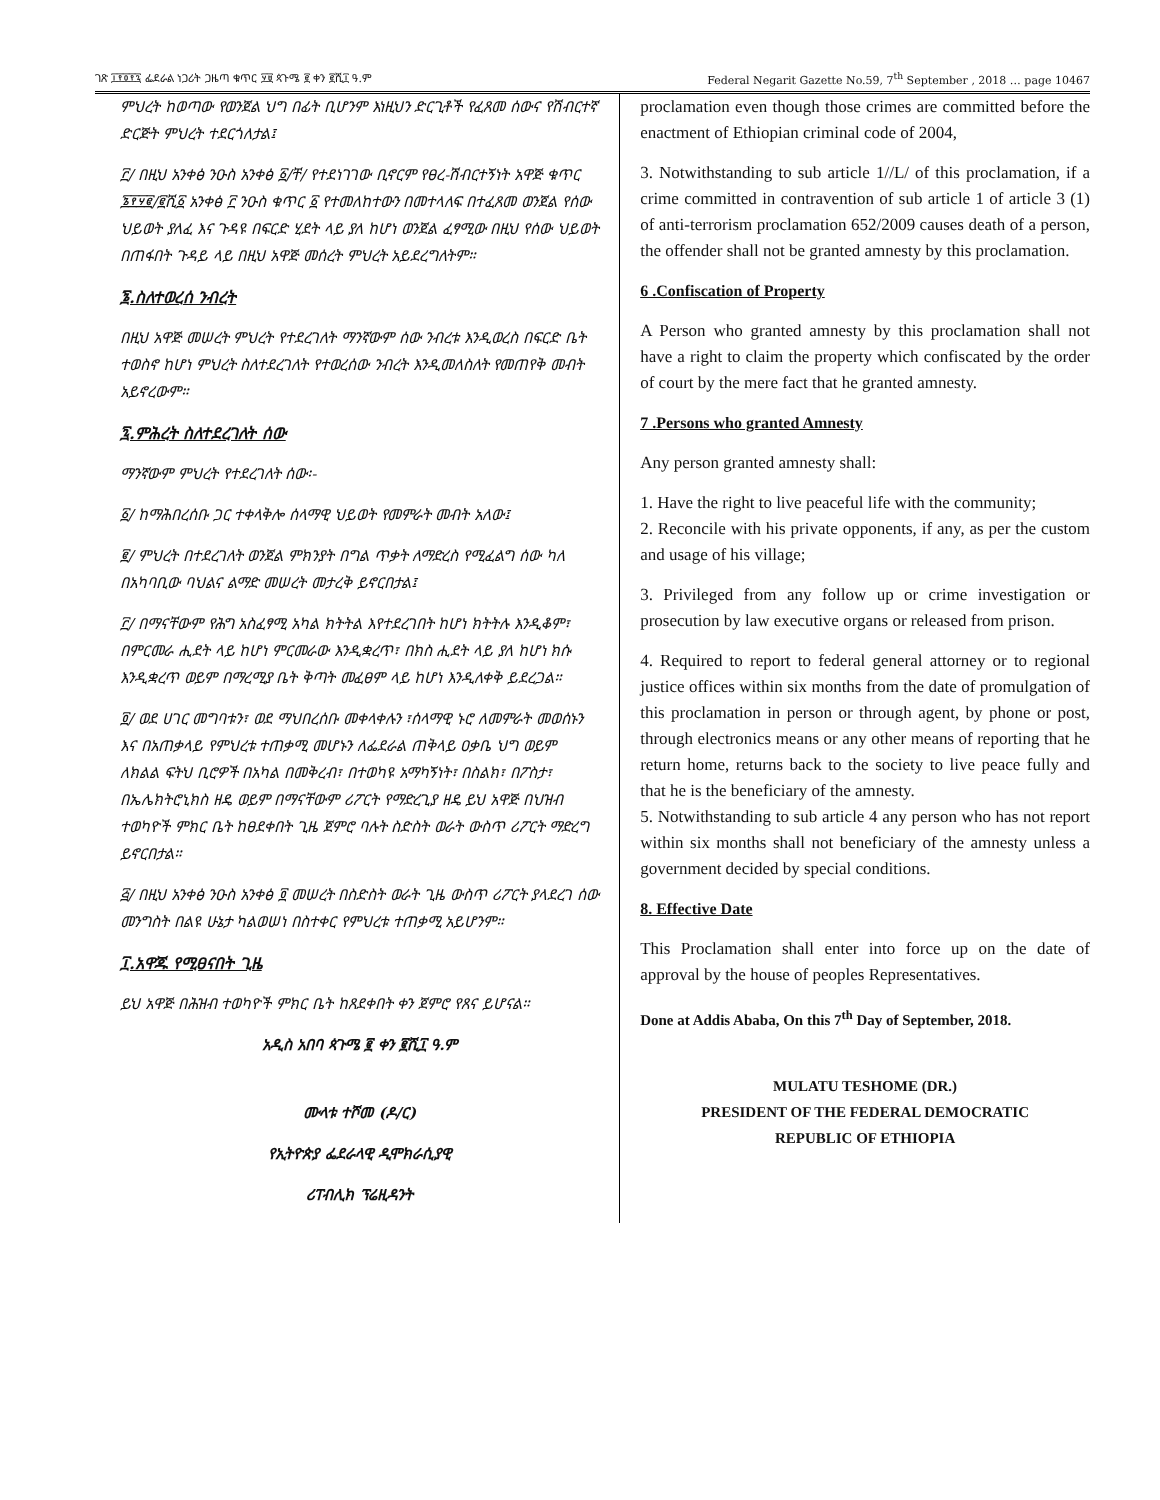ገጽ ፲፻፬፻፯ ፌደራል ነጋሪት ጋዜጣ ቁጥር ፶፱ ጳጉሜ ፪ ቀን ፪ሺ፲ ዓ.ም Federal Negarit Gazette No.59, 7<sup>th</sup> September , 2018 … page 10467
ምህረት ከወጣው የወንጀል ህግ በፊት ቢሆንም እነዚህን ድርጊቶች የፈጸመ ሰውና የሽብርተኛ ድርጅት ምህረት ተደርጎለታል፤
፫/ በዚህ አንቀፅ ንዑስ አንቀፅ ፩/ቸ/ የተደነገገው ቢኖርም የፀረ-ሽብርተኝነት አዋጅ ቁጥር ፮፻፶፪/፪ሺ፩ አንቀፅ ፫ ንዑስ ቁጥር ፩ የተመለከተውን በመተላለፍ በተፈጸመ ወንጀል የሰው ህይወት ያለፈ እና ጉዳዩ በፍርድ ሂደት ላይ ያለ ከሆነ ወንጀል ፈፃሚው በዚህ የሰው ህይወት በጠፋበት ጉዳይ ላይ በዚህ አዋጅ መሰረት ምህረት አይደረግለትም።
፮.ስለተወረሰ ንብረት
በዚህ አዋጅ መሠረት ምህረት የተደረገለት ማንኛውም ሰው ንብረቱ እንዲወረስ በፍርድ ቤት ተወስኖ ከሆነ ምህረት ስለተደረገለት የተወረሰው ንብረት እንዲመለስለት የመጠየቅ መብት አይኖረውም።
፯.ምሕረት ስለተደረገለት ሰው
ማንኛውም ምህረት የተደረገለት ሰው፡-
፩/ ከማሕበረሰቡ ጋር ተቀላቅሎ ሰላማዊ ህይወት የመምራት መብት አለው፤
፪/ ምህረት በተደረገለት ወንጀል ምክንያት በግል ጥቃት ለማድረስ የሚፈልግ ሰው ካለ በአካባቢው ባህልና ልማድ መሠረት መታረቅ ይኖርበታል፤
፫/ በማናቸውም የሕግ አስፈፃሚ አካል ክትትል እየተደረገበት ከሆነ ክትትሉ እንዲቆም፣ በምርመራ ሒደት ላይ ከሆነ ምርመራው እንዲቋረጥ፣ በክስ ሒደት ላይ ያለ ከሆነ ክሱ እንዲቋረጥ ወይም በማረሚያ ቤት ቅጣት መፈፀም ላይ ከሆነ እንዲለቀቅ ይደረጋል።
፬/ ወደ ሀገር መግባቱን፣ ወደ ማህበረሰቡ መቀላቀሉን ፣ሰላማዊ ኑሮ ለመምራት መወሰኑን እና በአጠቃላይ የምህረቱ ተጠቃሚ መሆኑን ለፌደራል ጠቅላይ ዐቃቤ ህግ ወይም ለክልል ፍትህ ቢሮዎች በአካል በመቅረብ፣ በተወካዩ አማካኝነት፣ በስልክ፣ በፖስታ፣ በኤሌክትሮኒክስ ዘዴ ወይም በማናቸውም ሪፖርት የማድረጊያ ዘዴ ይህ አዋጅ በህዝብ ተወካዮች ምክር ቤት ከፀደቀበት ጊዜ ጀምሮ ባሉት ስድስት ወራት ውስጥ ሪፖርት ማድረግ ይኖርበታል።
፭/ በዚህ አንቀፅ ንዑስ አንቀፅ ፬ መሠረት በስድስት ወራት ጊዜ ውስጥ ሪፖርት ያላደረገ ሰው መንግስት በልዩ ሁኔታ ካልወሠነ በስተቀር የምህረቱ ተጠቃሚ አይሆንም።
፲.አዋጁ የሚፀናበት ጊዜ
ይህ አዋጅ በሕዝብ ተወካዮች ምክር ቤት ከጸደቀበት ቀን ጀምሮ የጸና ይሆናል።
አዲስ አበባ ጳጉሜ ፪ ቀን ፪ሺ፲ ዓ.ም
ሙላቱ ተሾመ (ዶ/ር)
የኢትዮጵያ ፌደራላዊ ዲሞክራሲያዊ
ሪፐብሊክ ፕሬዚዳንት
proclamation even though those crimes are committed before the enactment of Ethiopian criminal code of 2004,
3. Notwithstanding to sub article 1//L/ of this proclamation, if a crime committed in contravention of sub article 1 of article 3 (1) of anti-terrorism proclamation 652/2009 causes death of a person, the offender shall not be granted amnesty by this proclamation.
6 .Confiscation of Property
A Person who granted amnesty by this proclamation shall not have a right to claim the property which confiscated by the order of court by the mere fact that he granted amnesty.
7 .Persons who granted Amnesty
Any person granted amnesty shall:
1. Have the right to live peaceful life with the community;
2. Reconcile with his private opponents, if any, as per the custom and usage of his village;
3. Privileged from any follow up or crime investigation or prosecution by law executive organs or released from prison.
4. Required to report to federal general attorney or to regional justice offices within six months from the date of promulgation of this proclamation in person or through agent, by phone or post, through electronics means or any other means of reporting that he return home, returns back to the society to live peace fully and that he is the beneficiary of the amnesty.
5. Notwithstanding to sub article 4 any person who has not report within six months shall not beneficiary of the amnesty unless a government decided by special conditions.
8. Effective Date
This Proclamation shall enter into force up on the date of approval by the house of peoples Representatives.
Done at Addis Ababa, On this 7<sup>th</sup> Day of September, 2018.
MULATU TESHOME (DR.)
PRESIDENT OF THE FEDERAL DEMOCRATIC
REPUBLIC OF ETHIOPIA